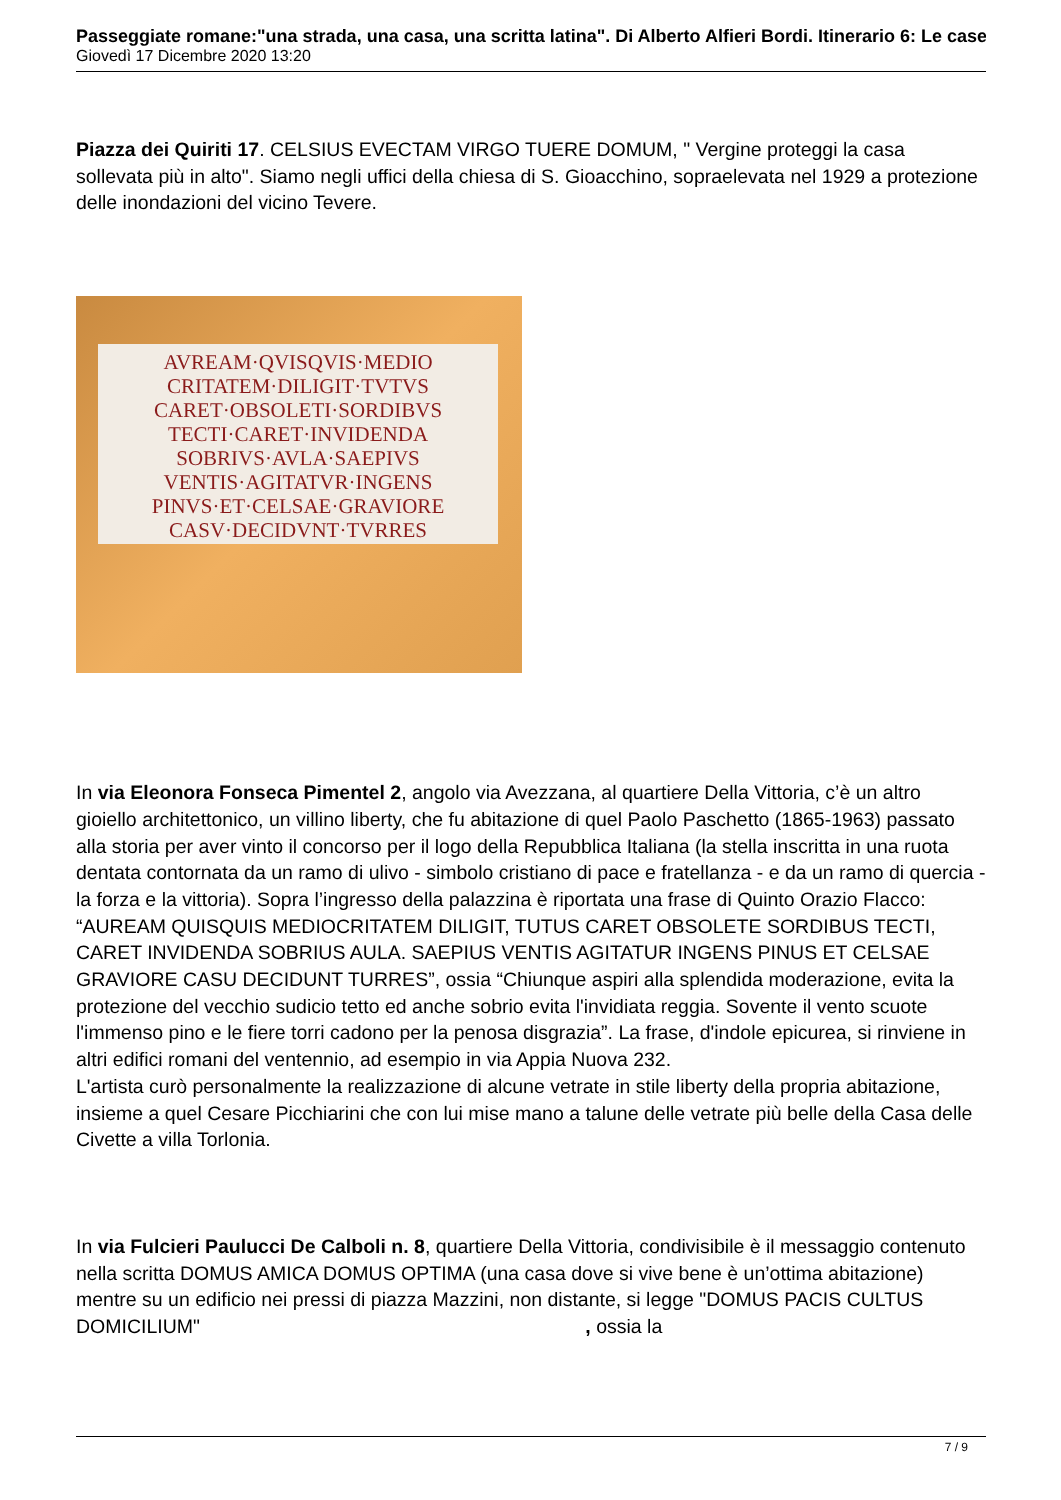Passeggiate romane:"una strada, una casa, una scritta latina". Di Alberto Alfieri Bordi. Itinerario 6: Le case
Giovedì 17 Dicembre 2020 13:20
Piazza dei Quiriti 17. CELSIUS EVECTAM VIRGO TUERE DOMUM, " Vergine proteggi la casa sollevata più in alto". Siamo negli uffici della chiesa di S. Gioacchino, sopraelevata nel 1929 a protezione delle inondazioni del vicino Tevere.
AVREAM·QVISQVIS·MEDIO
CRITATEM·DILIGIT·TVTVS
CARET·OBSOLETI·SORDIBVS
TECTI·CARET·INVIDENDA
SOBRIVS·AVLA·SAEPIVS
VENTIS·AGITATVR·INGENS
PINVS·ET·CELSAE·GRAVIORE
CASV·DECIDVNT·TVRRES
In via Eleonora Fonseca Pimentel 2, angolo via Avezzana, al quartiere Della Vittoria, c’è un altro gioiello architettonico, un villino liberty, che fu abitazione di quel Paolo Paschetto (1865-1963) passato alla storia per aver vinto il concorso per il logo della Repubblica Italiana (la stella inscritta in una ruota dentata contornata da un ramo di ulivo - simbolo cristiano di pace e fratellanza - e da un ramo di quercia - la forza e la vittoria). Sopra l’ingresso della palazzina è riportata una frase di Quinto Orazio Flacco: “AUREAM QUISQUIS MEDIOCRITATEM DILIGIT, TUTUS CARET OBSOLETE SORDIBUS TECTI, CARET INVIDENDA SOBRIUS AULA. SAEPIUS VENTIS AGITATUR INGENS PINUS ET CELSAE GRAVIORE CASU DECIDUNT TURRES”, ossia “Chiunque aspiri alla splendida moderazione, evita la protezione del vecchio sudicio tetto ed anche sobrio evita l'invidiata reggia. Sovente il vento scuote l'immenso pino e le fiere torri cadono per la penosa disgrazia”. La frase, d'indole epicurea, si rinviene in altri edifici romani del ventennio, ad esempio in via Appia Nuova 232.
L'artista curò personalmente la realizzazione di alcune vetrate in stile liberty della propria abitazione, insieme a quel Cesare Picchiarini che con lui mise mano a talune delle vetrate più belle della Casa delle Civette a villa Torlonia.
In via Fulcieri Paulucci De Calboli n. 8, quartiere Della Vittoria, condivisibile è il messaggio contenuto nella scritta DOMUS AMICA DOMUS OPTIMA (una casa dove si vive bene è un’ottima abitazione) mentre su un edificio nei pressi di piazza Mazzini, non distante, si legge "DOMUS PACIS CULTUS DOMICILIUM" , ossia la
7 / 9